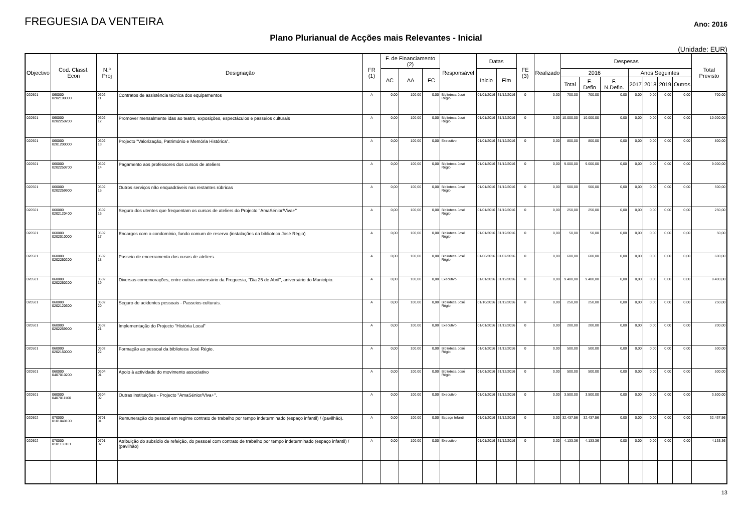FREGUESIA DA VENTEIRA
Ano: 2016
Plano Plurianual de Acções mais Relevantes - Inicial
(Unidade: EUR)
| Objectivo | Cod. Classf. Econ | N.º Proj | Designação | FR (1) | F. de Financiamento (2) | | | Responsável | Datas | | FE (3) | Realizado | Despesas | | | | | | | Total Previsto |
| --- | --- | --- | --- | --- | --- | --- | --- | --- | --- | --- | --- | --- | --- | --- | --- | --- | --- | --- | --- | --- |
| | | | | | AC | AA | FC | | Inicio | Fim | | | 2016 | | | Anos Seguintes | | | | |
| | | | | | | | | | | | | | Total | F. Defin | F. N.Defin. | 2017 | 2018 | 2019 | Outros | |
| 020501 | 060000 0202190000 | 0602 11 | Contratos de assistência técnica dos equipamentos | A | 0,00 | 100,00 | 0,00 | Biblioteca José Régio | 01/01/2016 | 31/12/2016 | 0 | 0,00 | 700,00 | 700,00 | 0,00 | 0,00 | 0,00 | 0,00 | 0,00 | 700,00 |
| 020501 | 060000 0202250200 | 0602 12 | Promover mensalmente idas ao teatro, exposições, espectáculos e passeios culturais | A | 0,00 | 100,00 | 0,00 | Biblioteca José Régio | 01/01/2016 | 31/12/2016 | 0 | 0,00 | 10.000,00 | 10.000,00 | 0,00 | 0,00 | 0,00 | 0,00 | 0,00 | 10.000,00 |
| 020501 | 060000 0201200000 | 0602 13 | Projecto "Valorização, Património e Memória Histórica". | A | 0,00 | 100,00 | 0,00 | Executivo | 01/01/2016 | 31/12/2016 | 0 | 0,00 | 800,00 | 800,00 | 0,00 | 0,00 | 0,00 | 0,00 | 0,00 | 800,00 |
| 020501 | 060000 0202250700 | 0602 14 | Pagamento aos professores dos cursos de ateliers | A | 0,00 | 100,00 | 0,00 | Biblioteca José Régio | 01/01/2016 | 31/12/2016 | 0 | 0,00 | 9.000,00 | 9.000,00 | 0,00 | 0,00 | 0,00 | 0,00 | 0,00 | 9.000,00 |
| 020501 | 060000 0202259900 | 0602 15 | Outros serviços não enquadráveis nas restantes rúbricas | A | 0,00 | 100,00 | 0,00 | Biblioteca José Régio | 01/01/2016 | 31/12/2016 | 0 | 0,00 | 500,00 | 500,00 | 0,00 | 0,00 | 0,00 | 0,00 | 0,00 | 500,00 |
| 020501 | 060000 0202120400 | 0602 16 | Seguro dos utentes que frequentam os cursos de ateliers do Projecto "AmaSénior/Viva+" | A | 0,00 | 100,00 | 0,00 | Biblioteca José Régio | 01/01/2016 | 31/12/2016 | 0 | 0,00 | 250,00 | 250,00 | 0,00 | 0,00 | 0,00 | 0,00 | 0,00 | 250,00 |
| 020501 | 060000 0202010000 | 0602 17 | Encargos com o condomínio, fundo comum de reserva (instalações da biblioteca José Régio) | A | 0,00 | 100,00 | 0,00 | Biblioteca José Régio | 01/01/2016 | 31/12/2016 | 0 | 0,00 | 50,00 | 50,00 | 0,00 | 0,00 | 0,00 | 0,00 | 0,00 | 50,00 |
| 020501 | 060000 0202250200 | 0602 18 | Passeio de encerramento dos cusos de ateliers. | A | 0,00 | 100,00 | 0,00 | Biblioteca José Régio | 01/06/2016 | 01/07/2016 | 0 | 0,00 | 600,00 | 600,00 | 0,00 | 0,00 | 0,00 | 0,00 | 0,00 | 600,00 |
| 020501 | 060000 0202250200 | 0602 19 | Diversas comemorações, entre outras aniversário da Freguesia, "Dia 25 de Abril", aniversário do Município. | A | 0,00 | 100,00 | 0,00 | Executivo | 01/01/2016 | 31/12/2016 | 0 | 0,00 | 9.400,00 | 9.400,00 | 0,00 | 0,00 | 0,00 | 0,00 | 0,00 | 9.400,00 |
| 020501 | 060000 0202120600 | 0602 20 | Seguro de acidentes pessoais - Passeios culturais. | A | 0,00 | 100,00 | 0,00 | Biblioteca José Régio | 01/10/2016 | 31/12/2016 | 0 | 0,00 | 250,00 | 250,00 | 0,00 | 0,00 | 0,00 | 0,00 | 0,00 | 250,00 |
| 020501 | 060000 0202259900 | 0602 21 | Implementação do Projecto "História Local" | A | 0,00 | 100,00 | 0,00 | Executivo | 01/01/2016 | 31/12/2016 | 0 | 0,00 | 200,00 | 200,00 | 0,00 | 0,00 | 0,00 | 0,00 | 0,00 | 200,00 |
| 020501 | 060000 0202150000 | 0602 22 | Formação ao pessoal da biblioteca José Régio. | A | 0,00 | 100,00 | 0,00 | Biblioteca José Régio | 01/01/2016 | 31/12/2016 | 0 | 0,00 | 500,00 | 500,00 | 0,00 | 0,00 | 0,00 | 0,00 | 0,00 | 500,00 |
| 020501 | 060000 0407010200 | 0604 01 | Apoio à actividade do movimento associativo | A | 0,00 | 100,00 | 0,00 | Biblioteca José Régio | 01/01/2016 | 31/12/2016 | 0 | 0,00 | 500,00 | 500,00 | 0,00 | 0,00 | 0,00 | 0,00 | 0,00 | 500,00 |
| 020501 | 060000 0407011100 | 0604 02 | Outras instituições - Projecto "AmaSénior/Viva+". | A | 0,00 | 100,00 | 0,00 | Executivo | 01/01/2016 | 31/12/2016 | 0 | 0,00 | 3.500,00 | 3.500,00 | 0,00 | 0,00 | 0,00 | 0,00 | 0,00 | 3.500,00 |
| 020502 | 070000 0101040100 | 0701 01 | Remuneração do pessoal em regime contrato de trabalho por tempo indeterminado (espaço infantil) / (pavilhão). | A | 0,00 | 100,00 | 0,00 | Espaço Infantil | 01/01/2016 | 31/12/2016 | 0 | 0,00 | 32.437,56 | 32.437,56 | 0,00 | 0,00 | 0,00 | 0,00 | 0,00 | 32.437,56 |
| 020502 | 070000 0101130101 | 0701 02 | Atribuição do subsídio de refeição, do pessoal com contrato de trabalho por tempo indeterminado (espaço infantil) / (pavilhão) | A | 0,00 | 100,00 | 0,00 | Executivo | 01/01/2016 | 31/12/2016 | 0 | 0,00 | 4.133,36 | 4.133,36 | 0,00 | 0,00 | 0,00 | 0,00 | 0,00 | 4.133,36 |
13